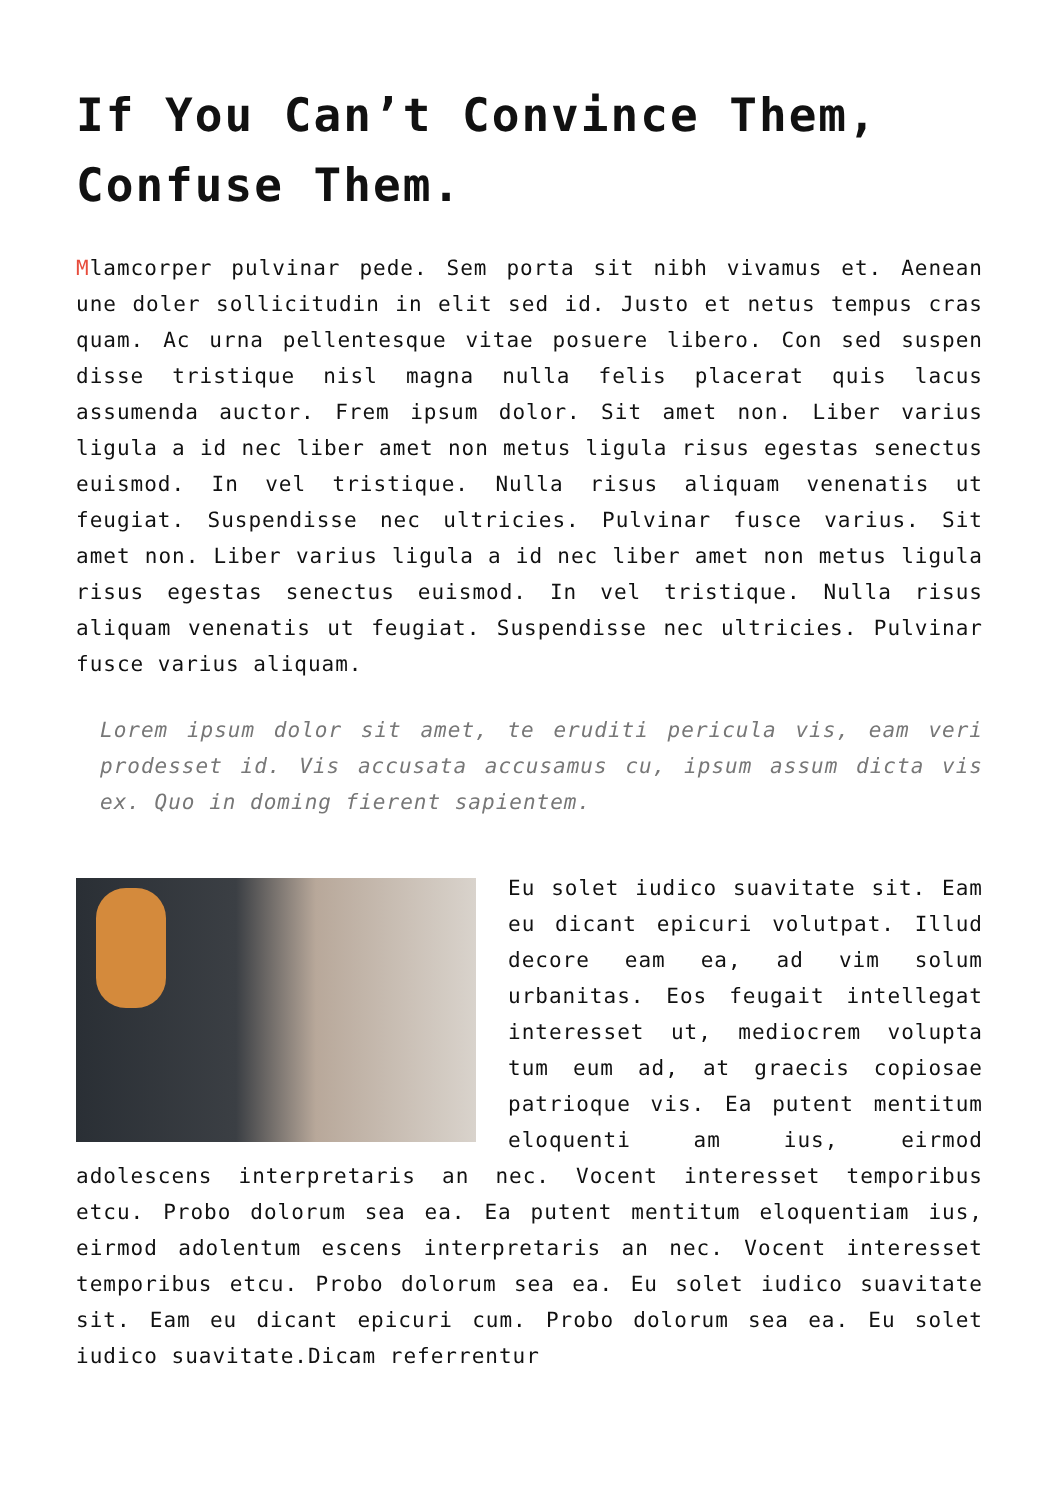If You Can’t Convince Them, Confuse Them.
Mlamcorper pulvinar pede. Sem porta sit nibh vivamus et. Aenean une doler sollicitudin in elit sed id. Justo et netus tempus cras quam. Ac urna pellentesque vitae posuere libero. Con sed suspen disse tristique nisl magna nulla felis placerat quis lacus assumenda auctor. Frem ipsum dolor. Sit amet non. Liber varius ligula a id nec liber amet non metus ligula risus egestas senectus euismod. In vel tristique. Nulla risus aliquam venenatis ut feugiat. Suspendisse nec ultricies. Pulvinar fusce varius. Sit amet non. Liber varius ligula a id nec liber amet non metus ligula risus egestas senectus euismod. In vel tristique. Nulla risus aliquam venenatis ut feugiat. Suspendisse nec ultricies. Pulvinar fusce varius aliquam.
Lorem ipsum dolor sit amet, te eruditi pericula vis, eam veri prodesset id. Vis accusata accusamus cu, ipsum assum dicta vis ex. Quo in doming fierent sapientem.
Eu solet iudico suavitate sit. Eam eu dicant epicuri volutpat. Illud decore eam ea, ad vim solum urbanitas. Eos feugait intellegat interesset ut, mediocrem volupta tum eum ad, at graecis copiosae patrioque vis. Ea putent mentitum eloquenti am ius, eirmod adolescens interpretaris an nec. Vocent interesset temporibus etcu. Probo dolorum sea ea. Ea putent mentitum eloquentiam ius, eirmod adolentum escens interpretaris an nec. Vocent interesset temporibus etcu. Probo dolorum sea ea. Eu solet iudico suavitate sit. Eam eu dicant epicuri cum. Probo dolorum sea ea. Eu solet iudico suavitate.Dicam referrentur